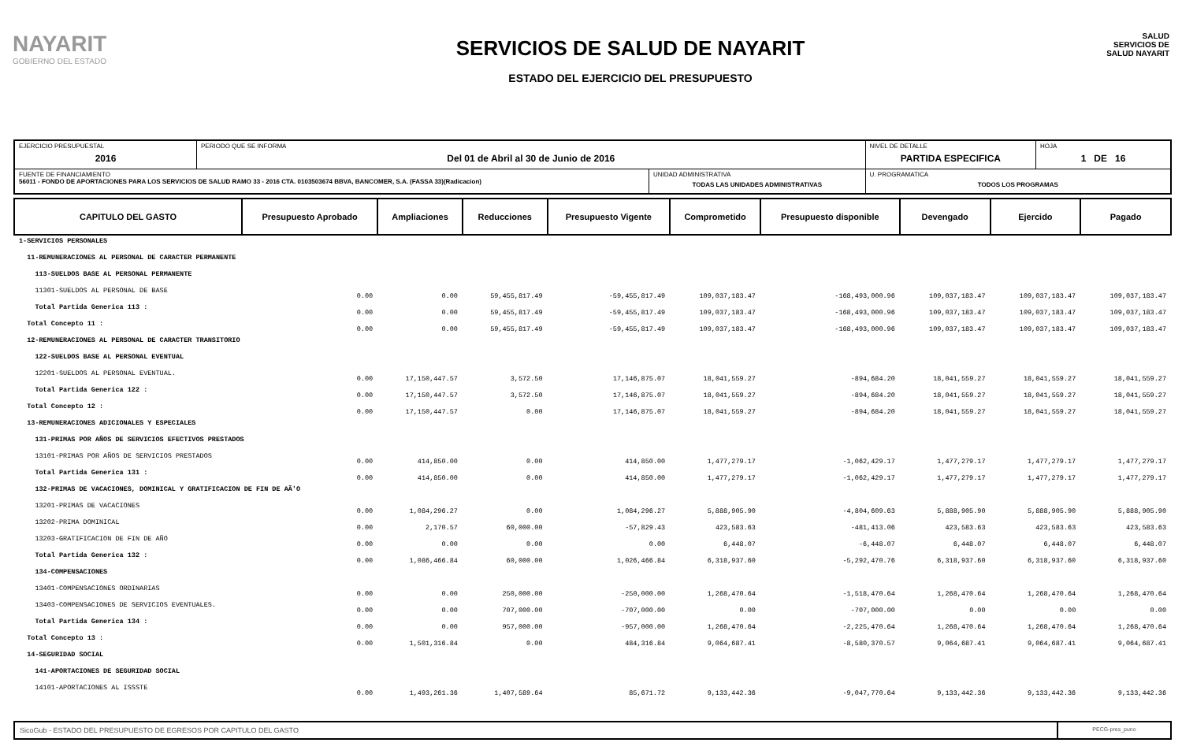NAYARIT
GOBIERNO DEL ESTADO
SERVICIOS DE SALUD DE NAYARIT
ESTADO DEL EJERCICIO DEL PRESUPUESTO
SALUD
SERVICIOS DE SALUD NAYARIT
| EJERCICIO PRESUPUESTAL 2016 | PERIODO QUE SE INFORMA Del 01 de Abril al 30 de Junio de 2016 | | NIVEL DE DETALLE PARTIDA ESPECIFICA | HOJA 1 DE 16 |
| FUENTE DE FINANCIAMIENTO 56011 - FONDO DE APORTACIONES PARA LOS SERVICIOS DE SALUD RAMO 33 - 2016 CTA. 0103503674 BBVA, BANCOMER, S.A. (FASSA 33)(Radicacion) | | UNIDAD ADMINISTRATIVA TODAS LAS UNIDADES ADMINISTRATIVAS | U. PROGRAMATICA TODOS LOS PROGRAMAS | |
| CAPITULO DEL GASTO | Presupuesto Aprobado | Ampliaciones | Reducciones | Presupuesto Vigente | Comprometido | Presupuesto disponible | Devengado | Ejercido | Pagado |
| --- | --- | --- | --- | --- | --- | --- | --- | --- | --- |
| 1-SERVICIOS PERSONALES | | | | | | | | | |
| 11-REMUNERACIONES AL PERSONAL DE CARACTER PERMANENTE | | | | | | | | | |
| 113-SUELDOS BASE AL PERSONAL PERMANENTE | | | | | | | | | |
| 11301-SUELDOS AL PERSONAL DE BASE | 0.00 | 0.00 | 59,455,817.49 | -59,455,817.49 | 109,037,183.47 | -168,493,000.96 | 109,037,183.47 | 109,037,183.47 | 109,037,183.47 |
| Total Partida Generica 113 : | 0.00 | 0.00 | 59,455,817.49 | -59,455,817.49 | 109,037,183.47 | -168,493,000.96 | 109,037,183.47 | 109,037,183.47 | 109,037,183.47 |
| Total Concepto 11 : | 0.00 | 0.00 | 59,455,817.49 | -59,455,817.49 | 109,037,183.47 | -168,493,000.96 | 109,037,183.47 | 109,037,183.47 | 109,037,183.47 |
| 12-REMUNERACIONES AL PERSONAL DE CARACTER TRANSITORIO | | | | | | | | | |
| 122-SUELDOS BASE AL PERSONAL EVENTUAL | | | | | | | | | |
| 12201-SUELDOS AL PERSONAL EVENTUAL. | 0.00 | 17,150,447.57 | 3,572.50 | 17,146,875.07 | 18,041,559.27 | -894,684.20 | 18,041,559.27 | 18,041,559.27 | 18,041,559.27 |
| Total Partida Generica 122 : | 0.00 | 17,150,447.57 | 3,572.50 | 17,146,875.07 | 18,041,559.27 | -894,684.20 | 18,041,559.27 | 18,041,559.27 | 18,041,559.27 |
| Total Concepto 12 : | 0.00 | 17,150,447.57 | 0.00 | 17,146,875.07 | 18,041,559.27 | -894,684.20 | 18,041,559.27 | 18,041,559.27 | 18,041,559.27 |
| 13-REMUNERACIONES ADICIONALES Y ESPECIALES | | | | | | | | | |
| 131-PRIMAS POR AÑOS DE SERVICIOS EFECTIVOS PRESTADOS | | | | | | | | | |
| 13101-PRIMAS POR AÑOS DE SERVICIOS PRESTADOS | 0.00 | 414,850.00 | 0.00 | 414,850.00 | 1,477,279.17 | -1,062,429.17 | 1,477,279.17 | 1,477,279.17 | 1,477,279.17 |
| Total Partida Generica 131 : | 0.00 | 414,850.00 | 0.00 | 414,850.00 | 1,477,279.17 | -1,062,429.17 | 1,477,279.17 | 1,477,279.17 | 1,477,279.17 |
| 132-PRIMAS DE VACACIONES, DOMINICAL Y GRATIFICACION DE FIN DE AÃ'O | | | | | | | | | |
| 13201-PRIMAS DE VACACIONES | 0.00 | 1,084,296.27 | 0.00 | 1,084,296.27 | 5,888,905.90 | -4,804,609.63 | 5,888,905.90 | 5,888,905.90 | 5,888,905.90 |
| 13202-PRIMA DOMINICAL | 0.00 | 2,170.57 | 60,000.00 | -57,829.43 | 423,583.63 | -481,413.06 | 423,583.63 | 423,583.63 | 423,583.63 |
| 13203-GRATIFICACION DE FIN DE AÑO | 0.00 | 0.00 | 0.00 | 0.00 | 6,448.07 | -6,448.07 | 6,448.07 | 6,448.07 | 6,448.07 |
| Total Partida Generica 132 : | 0.00 | 1,086,466.84 | 60,000.00 | 1,026,466.84 | 6,318,937.60 | -5,292,470.76 | 6,318,937.60 | 6,318,937.60 | 6,318,937.60 |
| 134-COMPENSACIONES | | | | | | | | | |
| 13401-COMPENSACIONES ORDINARIAS | 0.00 | 0.00 | 250,000.00 | -250,000.00 | 1,268,470.64 | -1,518,470.64 | 1,268,470.64 | 1,268,470.64 | 1,268,470.64 |
| 13403-COMPENSACIONES DE SERVICIOS EVENTUALES. | 0.00 | 0.00 | 707,000.00 | -707,000.00 | 0.00 | -707,000.00 | 0.00 | 0.00 | 0.00 |
| Total Partida Generica 134 : | 0.00 | 0.00 | 957,000.00 | -957,000.00 | 1,268,470.64 | -2,225,470.64 | 1,268,470.64 | 1,268,470.64 | 1,268,470.64 |
| Total Concepto 13 : | 0.00 | 1,501,316.84 | 0.00 | 484,316.84 | 9,064,687.41 | -8,580,370.57 | 9,064,687.41 | 9,064,687.41 | 9,064,687.41 |
| 14-SEGURIDAD SOCIAL | | | | | | | | | |
| 141-APORTACIONES DE SEGURIDAD SOCIAL | | | | | | | | | |
| 14101-APORTACIONES AL ISSSTE | 0.00 | 1,493,261.36 | 1,407,589.64 | 85,671.72 | 9,133,442.36 | -9,047,770.64 | 9,133,442.36 | 9,133,442.36 | 9,133,442.36 |
SicoGub - ESTADO DEL PRESUPUESTO DE EGRESOS POR CAPITULO DEL GASTO
PECG-pres_puno